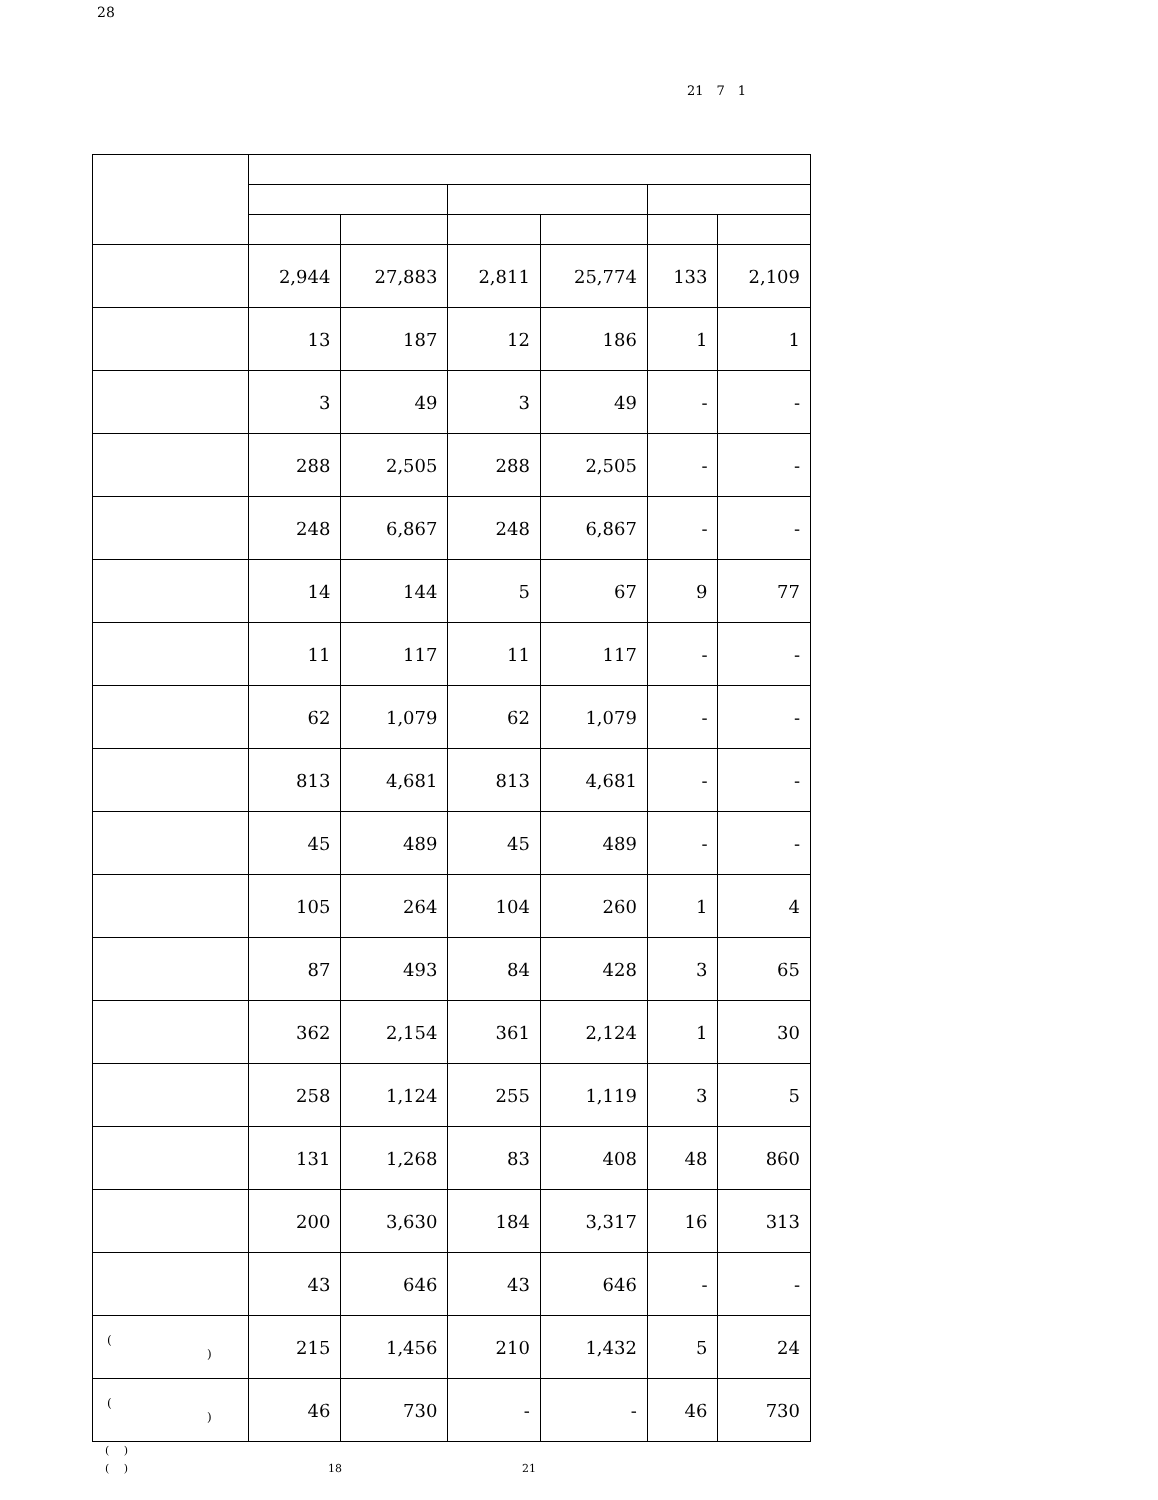28
21　7　1
| | 2,944 | 27,883 | 2,811 | 25,774 | 133 | 2,109 |
| | 13 | 187 | 12 | 186 | 1 | 1 |
| | 3 | 49 | 3 | 49 | - | - |
| | 288 | 2,505 | 288 | 2,505 | - | - |
| | 248 | 6,867 | 248 | 6,867 | - | - |
| | 14 | 144 | 5 | 67 | 9 | 77 |
| | 11 | 117 | 11 | 117 | - | - |
| | 62 | 1,079 | 62 | 1,079 | - | - |
| | 813 | 4,681 | 813 | 4,681 | - | - |
| | 45 | 489 | 45 | 489 | - | - |
| | 105 | 264 | 104 | 260 | 1 | 4 |
| | 87 | 493 | 84 | 428 | 3 | 65 |
| | 362 | 2,154 | 361 | 2,124 | 1 | 30 |
| | 258 | 1,124 | 255 | 1,119 | 3 | 5 |
| | 131 | 1,268 | 83 | 408 | 48 | 860 |
| | 200 | 3,630 | 184 | 3,317 | 16 | 313 |
| | 43 | 646 | 43 | 646 | - | - |
| ( ) | 215 | 1,456 | 210 | 1,432 | 5 | 24 |
| ( ) | 46 | 730 | - | - | 46 | 730 |
(　 )
(　 ) 18 21